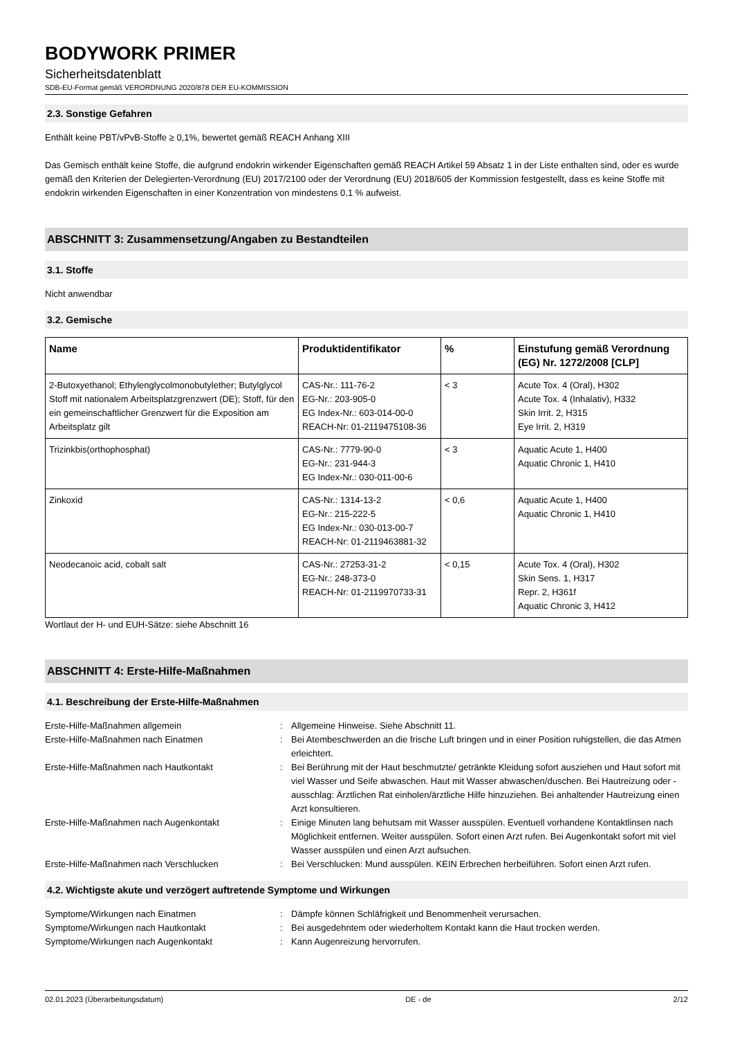BODYWORK PRIMER
Sicherheitsdatenblatt
SDB-EU-Format gemäß VERORDNUNG 2020/878 DER EU-KOMMISSION
2.3. Sonstige Gefahren
Enthält keine PBT/vPvB-Stoffe ≥ 0,1%, bewertet gemäß REACH Anhang XIII
Das Gemisch enthält keine Stoffe, die aufgrund endokrin wirkender Eigenschaften gemäß REACH Artikel 59 Absatz 1 in der Liste enthalten sind, oder es wurde gemäß den Kriterien der Delegierten-Verordnung (EU) 2017/2100 oder der Verordnung (EU) 2018/605 der Kommission festgestellt, dass es keine Stoffe mit endokrin wirkenden Eigenschaften in einer Konzentration von mindestens 0,1 % aufweist.
ABSCHNITT 3: Zusammensetzung/Angaben zu Bestandteilen
3.1. Stoffe
Nicht anwendbar
3.2. Gemische
| Name | Produktidentifikator | % | Einstufung gemäß Verordnung (EG) Nr. 1272/2008 [CLP] |
| --- | --- | --- | --- |
| 2-Butoxyethanol; Ethylenglycolmonobutylether; Butylglycol Stoff mit nationalem Arbeitsplatzgrenzwert (DE); Stoff, für den ein gemeinschaftlicher Grenzwert für die Exposition am Arbeitsplatz gilt | CAS-Nr.: 111-76-2 EG-Nr.: 203-905-0 EG Index-Nr.: 603-014-00-0 REACH-Nr: 01-2119475108-36 | < 3 | Acute Tox. 4 (Oral), H302 Acute Tox. 4 (Inhalativ), H332 Skin Irrit. 2, H315 Eye Irrit. 2, H319 |
| Trizinkbis(orthophosphat) | CAS-Nr.: 7779-90-0 EG-Nr.: 231-944-3 EG Index-Nr.: 030-011-00-6 | < 3 | Aquatic Acute 1, H400 Aquatic Chronic 1, H410 |
| Zinkoxid | CAS-Nr.: 1314-13-2 EG-Nr.: 215-222-5 EG Index-Nr.: 030-013-00-7 REACH-Nr: 01-2119463881-32 | < 0,6 | Aquatic Acute 1, H400 Aquatic Chronic 1, H410 |
| Neodecanoic acid, cobalt salt | CAS-Nr.: 27253-31-2 EG-Nr.: 248-373-0 REACH-Nr: 01-2119970733-31 | < 0,15 | Acute Tox. 4 (Oral), H302 Skin Sens. 1, H317 Repr. 2, H361f Aquatic Chronic 3, H412 |
Wortlaut der H- und EUH-Sätze: siehe Abschnitt 16
ABSCHNITT 4: Erste-Hilfe-Maßnahmen
4.1. Beschreibung der Erste-Hilfe-Maßnahmen
Erste-Hilfe-Maßnahmen allgemein
:
Allgemeine Hinweise. Siehe Abschnitt 11.
Erste-Hilfe-Maßnahmen nach Einatmen
:
Bei Atembeschwerden an die frische Luft bringen und in einer Position ruhigstellen, die das Atmen erleichtert.
Erste-Hilfe-Maßnahmen nach Hautkontakt
:
Bei Berührung mit der Haut beschmutzte/ getränkte Kleidung sofort ausziehen und Haut sofort mit viel Wasser und Seife abwaschen. Haut mit Wasser abwaschen/duschen. Bei Hautreizung oder -ausschlag: Ärztlichen Rat einholen/ärztliche Hilfe hinzuziehen. Bei anhaltender Hautreizung einen Arzt konsultieren.
Erste-Hilfe-Maßnahmen nach Augenkontakt
:
Einige Minuten lang behutsam mit Wasser ausspülen. Eventuell vorhandene Kontaktlinsen nach Möglichkeit entfernen. Weiter ausspülen. Sofort einen Arzt rufen. Bei Augenkontakt sofort mit viel Wasser ausspülen und einen Arzt aufsuchen.
Erste-Hilfe-Maßnahmen nach Verschlucken
:
Bei Verschlucken: Mund ausspülen. KEIN Erbrechen herbeiführen. Sofort einen Arzt rufen.
4.2. Wichtigste akute und verzögert auftretende Symptome und Wirkungen
Symptome/Wirkungen nach Einatmen
:
Dämpfe können Schläfrigkeit und Benommenheit verursachen.
Symptome/Wirkungen nach Hautkontakt
:
Bei ausgedehntem oder wiederholtem Kontakt kann die Haut trocken werden.
Symptome/Wirkungen nach Augenkontakt
:
Kann Augenreizung hervorrufen.
02.01.2023 (Überarbeitungsdatum) DE - de 2/12